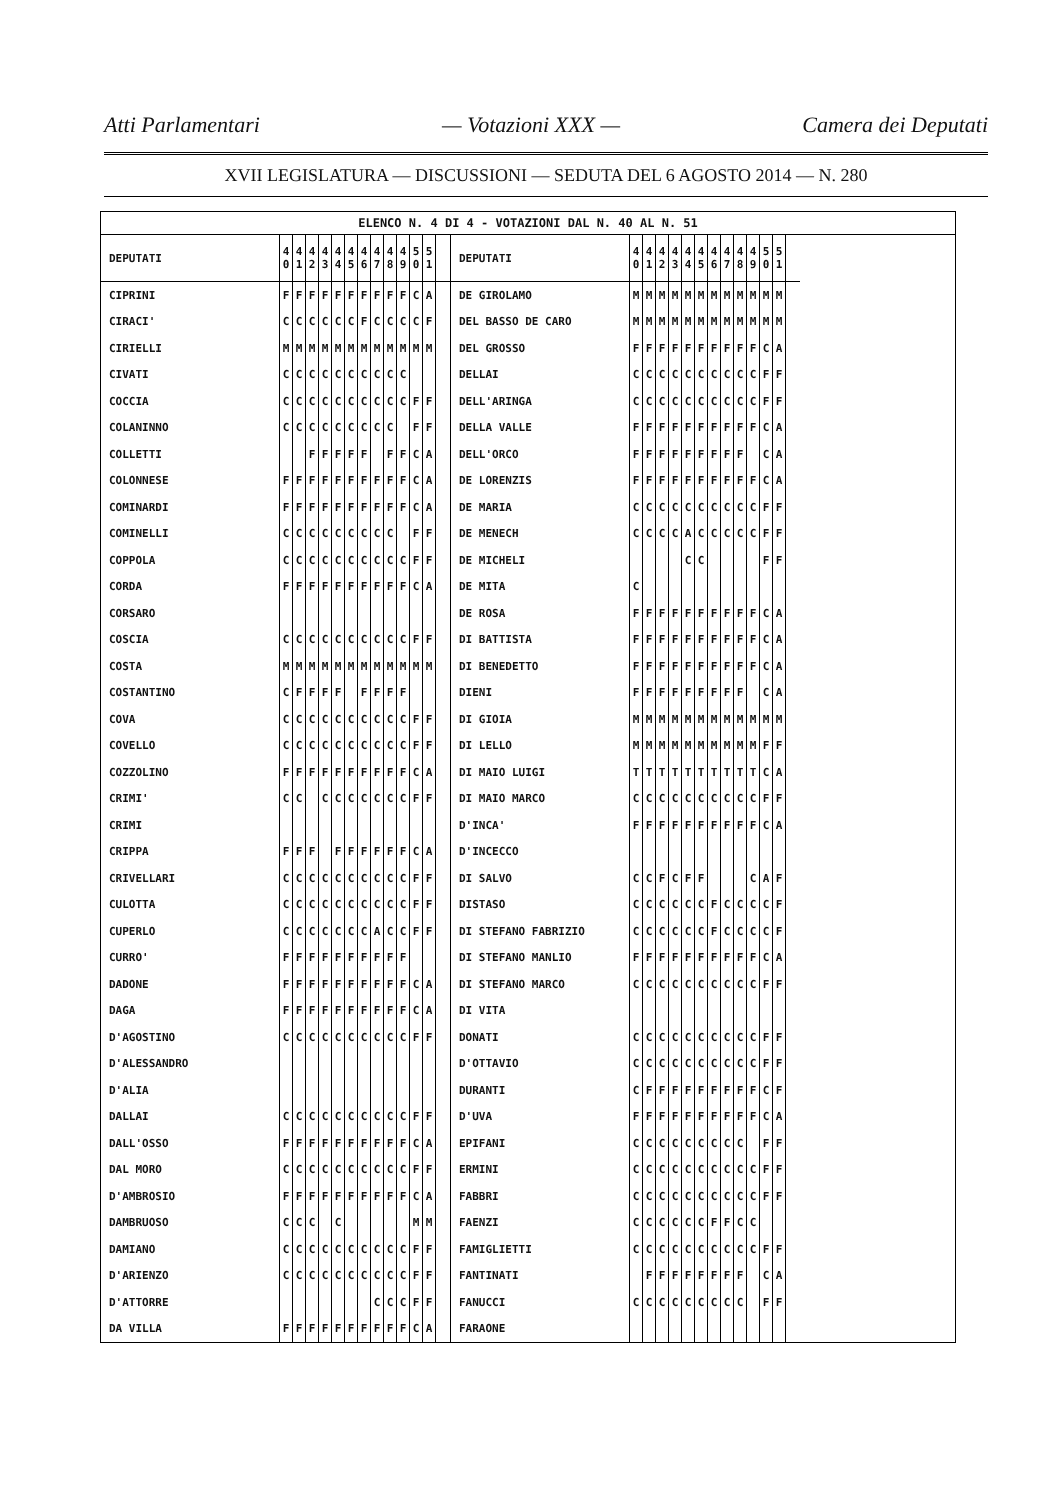Atti Parlamentari — Votazioni XXX — Camera dei Deputati
XVII LEGISLATURA — DISCUSSIONI — SEDUTA DEL 6 AGOSTO 2014 — N. 280
ELENCO N. 4 DI 4 - VOTAZIONI DAL N. 40 AL N. 51
| DEPUTATI | 4 0 | 4 1 | 4 2 | 4 3 | 4 4 | 4 5 | 4 6 | 4 7 | 4 8 | 4 9 | 5 0 | 5 1 | |
| --- | --- | --- | --- | --- | --- | --- | --- | --- | --- | --- | --- | --- | --- |
| CIPRINI | F | F | F | F | F | F | F | F | F | F | C | A | |
| CIRACI' | C | C | C | C | C | C | F | C | C | C | C | F | |
| CIRIELLI | M | M | M | M | M | M | M | M | M | M | M | M | |
| CIVATI | C | C | C | C | C | C | C | C | C | C | | | |
| COCCIA | C | C | C | C | C | C | C | C | C | C | F | F | |
| COLANINNO | C | C | C | C | C | C | C | C | C | | F | F | |
| COLLETTI | | | F | F | F | F | F | | F | F | C | A | |
| COLONNESE | F | F | F | F | F | F | F | F | F | F | C | A | |
| COMINARDI | F | F | F | F | F | F | F | F | F | F | C | A | |
| COMINELLI | C | C | C | C | C | C | C | C | C | | F | F | |
| COPPOLA | C | C | C | C | C | C | C | C | C | C | F | F | |
| CORDA | F | F | F | F | F | F | F | F | F | F | C | A | |
| CORSARO | | | | | | | | | | | | | |
| COSCIA | C | C | C | C | C | C | C | C | C | C | F | F | |
| COSTA | M | M | M | M | M | M | M | M | M | M | M | M | |
| COSTANTINO | C | F | F | F | F | | F | F | F | F | | | |
| COVA | C | C | C | C | C | C | C | C | C | C | F | F | |
| COVELLO | C | C | C | C | C | C | C | C | C | C | F | F | |
| COZZOLINO | F | F | F | F | F | F | F | F | F | F | C | A | |
| CRIMI' | C | C | | C | C | C | C | C | C | C | F | F | |
| CRIMI | | | | | | | | | | | | | |
| CRIPPA | F | F | F | | F | F | F | F | F | F | C | A | |
| CRIVELLARI | C | C | C | C | C | C | C | C | C | C | F | F | |
| CULOTTA | C | C | C | C | C | C | C | C | C | C | F | F | |
| CUPERLO | C | C | C | C | C | C | C | A | C | C | F | F | |
| CURRO' | F | F | F | F | F | F | F | F | F | F | | | |
| DADONE | F | F | F | F | F | F | F | F | F | F | C | A | |
| DAGA | F | F | F | F | F | F | F | F | F | F | C | A | |
| D'AGOSTINO | C | C | C | C | C | C | C | C | C | C | F | F | |
| D'ALESSANDRO | | | | | | | | | | | | | |
| D'ALIA | | | | | | | | | | | | | |
| DALLAI | C | C | C | C | C | C | C | C | C | C | F | F | |
| DALL'OSSO | F | F | F | F | F | F | F | F | F | F | C | A | |
| DAL MORO | C | C | C | C | C | C | C | C | C | C | F | F | |
| D'AMBROSIO | F | F | F | F | F | F | F | F | F | F | C | A | |
| DAMBRUOSO | C | C | C | | C | | | | | | M | M | |
| DAMIANO | C | C | C | C | C | C | C | C | C | C | F | F | |
| D'ARIENZO | C | C | C | C | C | C | C | C | C | C | F | F | |
| D'ATTORRE | | | | | | | | C | C | C | F | F | |
| DA VILLA | F | F | F | F | F | F | F | F | F | F | C | A | |
| DEPUTATI | 4 0 | 4 1 | 4 2 | 4 3 | 4 4 | 4 5 | 4 6 | 4 7 | 4 8 | 4 9 | 5 0 | 5 1 | |
| --- | --- | --- | --- | --- | --- | --- | --- | --- | --- | --- | --- | --- | --- |
| DE GIROLAMO | M | M | M | M | M | M | M | M | M | M | M | M | |
| DEL BASSO DE CARO | M | M | M | M | M | M | M | M | M | M | M | M | |
| DEL GROSSO | F | F | F | F | F | F | F | F | F | F | C | A | |
| DELLAI | C | C | C | C | C | C | C | C | C | C | F | F | |
| DELL'ARINGA | C | C | C | C | C | C | C | C | C | C | F | F | |
| DELLA VALLE | F | F | F | F | F | F | F | F | F | F | C | A | |
| DELL'ORCO | F | F | F | F | F | F | F | F | F | | C | A | |
| DE LORENZIS | F | F | F | F | F | F | F | F | F | F | C | A | |
| DE MARIA | C | C | C | C | C | C | C | C | C | C | F | F | |
| DE MENECH | C | C | C | C | A | C | C | C | C | C | F | F | |
| DE MICHELI | | | | | C | C | | | | | F | F | |
| DE MITA | C | | | | | | | | | | | | |
| DE ROSA | F | F | F | F | F | F | F | F | F | F | C | A | |
| DI BATTISTA | F | F | F | F | F | F | F | F | F | F | C | A | |
| DI BENEDETTO | F | F | F | F | F | F | F | F | F | F | C | A | |
| DIENI | F | F | F | F | F | F | F | F | F | | C | A | |
| DI GIOIA | M | M | M | M | M | M | M | M | M | M | M | M | |
| DI LELLO | M | M | M | M | M | M | M | M | M | M | F | F | |
| DI MAIO LUIGI | T | T | T | T | T | T | T | T | T | T | C | A | |
| DI MAIO MARCO | C | C | C | C | C | C | C | C | C | C | F | F | |
| D'INCA' | F | F | F | F | F | F | F | F | F | F | C | A | |
| D'INCECCO | | | | | | | | | | | | | |
| DI SALVO | C | C | F | C | F | F | | | | C | A | F | |
| DISTASO | C | C | C | C | C | C | F | C | C | C | C | F | |
| DI STEFANO FABRIZIO | C | C | C | C | C | C | F | C | C | C | C | F | |
| DI STEFANO MANLIO | F | F | F | F | F | F | F | F | F | F | C | A | |
| DI STEFANO MARCO | C | C | C | C | C | C | C | C | C | C | F | F | |
| DI VITA | | | | | | | | | | | | | |
| DONATI | C | C | C | C | C | C | C | C | C | C | F | F | |
| D'OTTAVIO | C | C | C | C | C | C | C | C | C | C | F | F | |
| DURANTI | C | F | F | F | F | F | F | F | F | F | C | F | |
| D'UVA | F | F | F | F | F | F | F | F | F | F | C | A | |
| EPIFANI | C | C | C | C | C | C | C | C | C | | F | F | |
| ERMINI | C | C | C | C | C | C | C | C | C | C | F | F | |
| FABBRI | C | C | C | C | C | C | C | C | C | C | F | F | |
| FAENZI | C | C | C | C | C | C | F | F | C | C | | | |
| FAMIGLIETTI | C | C | C | C | C | C | C | C | C | C | F | F | |
| FANTINATI | | F | F | F | F | F | F | F | F | | C | A | |
| FANUCCI | C | C | C | C | C | C | C | C | C | | F | F | |
| FARAONE | | | | | | | | | | | | | |